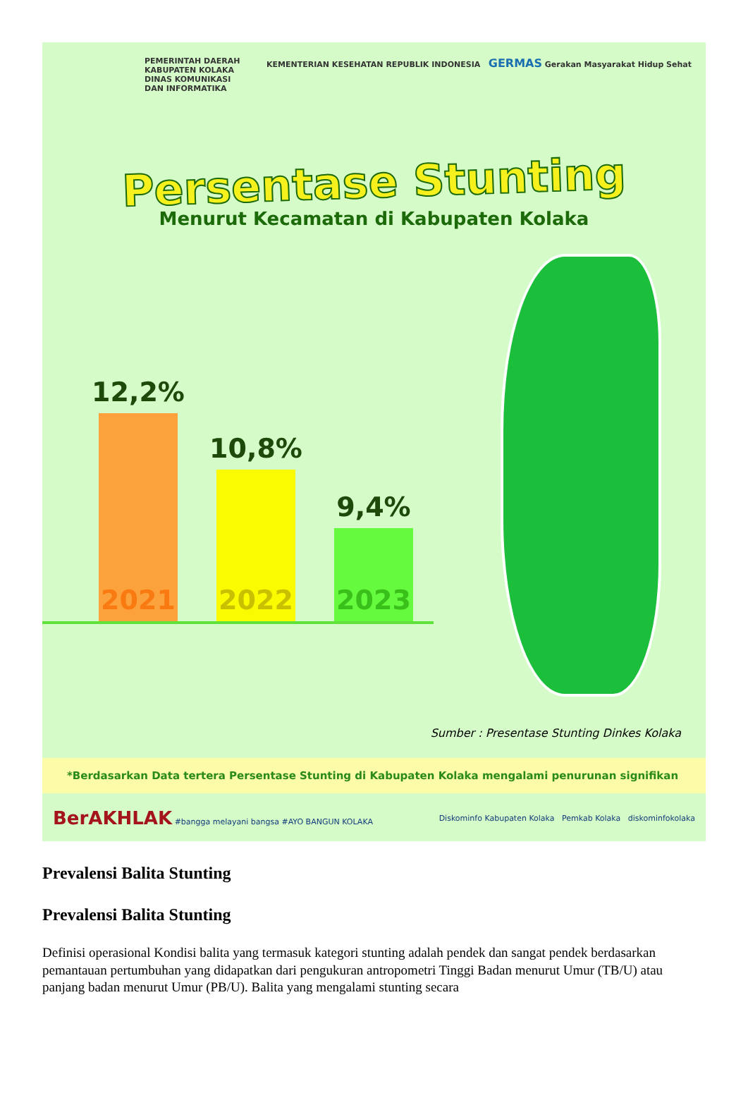PEMERINTAH DAERAH
KABUPATEN KOLAKA
DINAS KOMUNIKASI
DAN INFORMATIKA
KEMENTERIAN KESEHATAN REPUBLIK INDONESIA GERMAS Gerakan Masyarakat Hidup Sehat
Persentase Stunting
Menurut Kecamatan di Kabupaten Kolaka
12,2%
2021
10,8%
2022
9,4%
2023
Sumber : Presentase Stunting Dinkes Kolaka
*Berdasarkan Data tertera Persentase Stunting di Kabupaten Kolaka mengalami penurunan signifikan
BerAKHLAK #bangga melayani bangsa #AYO BANGUN KOLAKA
Diskominfo Kabupaten Kolaka Pemkab Kolaka diskominfokolaka
Prevalensi Balita Stunting
Prevalensi Balita Stunting
Definisi operasional Kondisi balita yang termasuk kategori stunting adalah pendek dan sangat pendek berdasarkan pemantauan pertumbuhan yang didapatkan dari pengukuran antropometri Tinggi Badan menurut Umur (TB/U) atau panjang badan menurut Umur (PB/U). Balita yang mengalami stunting secara